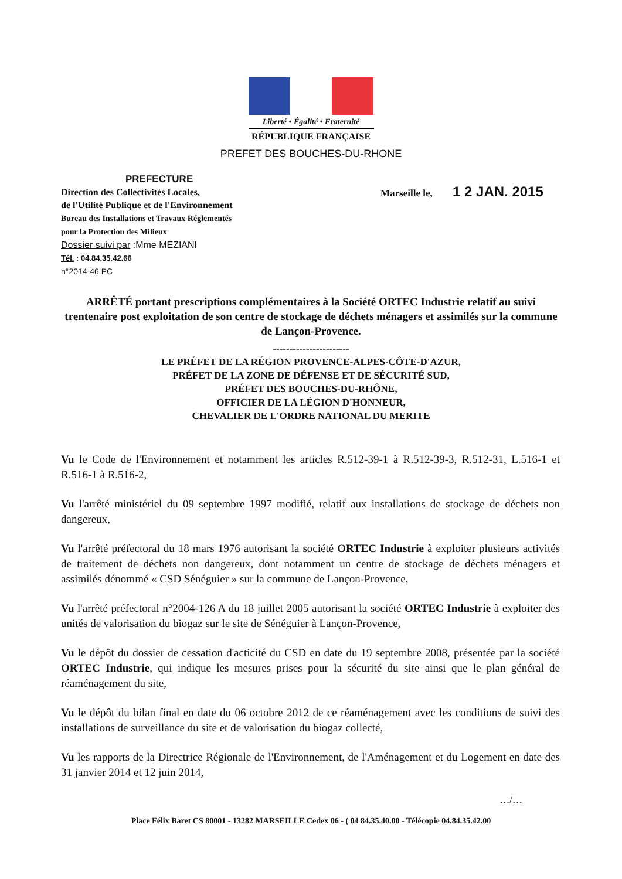Liberté • Égalité • Fraternité
RÉPUBLIQUE FRANÇAISE
PREFET DES BOUCHES-DU-RHONE
PREFECTURE
Direction des Collectivités Locales,
de l'Utilité Publique et de l'Environnement
Bureau des Installations et Travaux Réglementés
pour la Protection des Milieux
Dossier suivi par :Mme MEZIANI
Tél. : 04.84.35.42.66
n°2014-46 PC
Marseille le, 1 2 JAN. 2015
ARRÊTÉ portant prescriptions complémentaires à la Société ORTEC Industrie relatif au suivi trentenaire post exploitation de son centre de stockage de déchets ménagers et assimilés sur la commune de Lançon-Provence.
-----------------------
LE PRÉFET DE LA RÉGION PROVENCE-ALPES-CÔTE-D'AZUR,
PRÉFET DE LA ZONE DE DÉFENSE ET DE SÉCURITÉ SUD,
PRÉFET DES BOUCHES-DU-RHÔNE,
OFFICIER DE LA LÉGION D'HONNEUR,
CHEVALIER DE L'ORDRE NATIONAL DU MERITE
Vu le Code de l'Environnement et notamment les articles R.512-39-1 à R.512-39-3, R.512-31, L.516-1 et R.516-1 à R.516-2,
Vu l'arrêté ministériel du 09 septembre 1997 modifié, relatif aux installations de stockage de déchets non dangereux,
Vu l'arrêté préfectoral du 18 mars 1976 autorisant la société ORTEC Industrie à exploiter plusieurs activités de traitement de déchets non dangereux, dont notamment un centre de stockage de déchets ménagers et assimilés dénommé « CSD Sénéguier » sur la commune de Lançon-Provence,
Vu l'arrêté préfectoral n°2004-126 A du 18 juillet 2005 autorisant la société ORTEC Industrie à exploiter des unités de valorisation du biogaz sur le site de Sénéguier à Lançon-Provence,
Vu le dépôt du dossier de cessation d'acticité du CSD en date du 19 septembre 2008, présentée par la société ORTEC Industrie, qui indique les mesures prises pour la sécurité du site ainsi que le plan général de réaménagement du site,
Vu le dépôt du bilan final en date du 06 octobre 2012 de ce réaménagement avec les conditions de suivi des installations de surveillance du site et de valorisation du biogaz collecté,
Vu les rapports de la Directrice Régionale de l'Environnement, de l'Aménagement et du Logement en date des 31 janvier 2014 et 12 juin 2014,
…/…
Place Félix Baret CS 80001 - 13282 MARSEILLE Cedex 06 - ( 04 84.35.40.00 - Télécopie 04.84.35.42.00